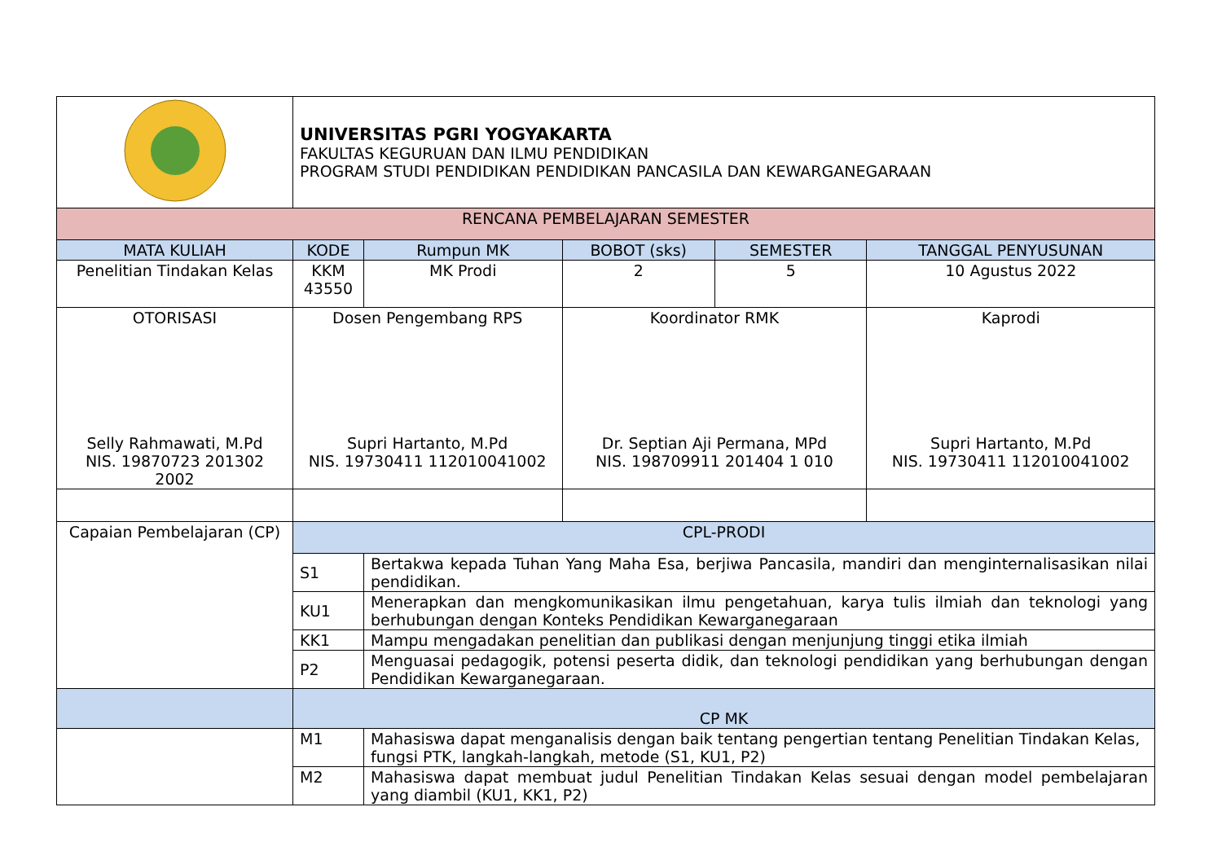| | UNIVERSITAS PGRI YOGYAKARTA FAKULTAS KEGURUAN DAN ILMU PENDIDIKAN PROGRAM STUDI PENDIDIKAN PENDIDIKAN PANCASILA DAN KEWARGANEGARAAN | | | | |
| RENCANA PEMBELAJARAN SEMESTER | | | | | |
| MATA KULIAH | KODE | Rumpun MK | BOBOT (sks) | SEMESTER | TANGGAL PENYUSUNAN |
| Penelitian Tindakan Kelas | KKM 43550 | MK Prodi | 2 | 5 | 10 Agustus 2022 |
| OTORISASI Selly Rahmawati, M.Pd NIS. 19870723 201302 2002 | Dosen Pengembang RPS Supri Hartanto, M.Pd NIS. 19730411 112010041002 | | Koordinator RMK Dr. Septian Aji Permana, MPd NIS. 198709911 201404 1 010 | | Kaprodi Supri Hartanto, M.Pd NIS. 19730411 112010041002 |
| Capaian Pembelajaran (CP) | CPL-PRODI | | | | |
| | S1 | Bertakwa kepada Tuhan Yang Maha Esa, berjiwa Pancasila, mandiri dan menginternalisasikan nilai pendidikan. | | | |
| | KU1 | Menerapkan dan mengkomunikasikan ilmu pengetahuan, karya tulis ilmiah dan teknologi yang berhubungan dengan Konteks Pendidikan Kewarganegaraan | | | |
| | KK1 | Mampu mengadakan penelitian dan publikasi dengan menjunjung tinggi etika ilmiah | | | |
| | P2 | Menguasai pedagogik, potensi peserta didik, dan teknologi pendidikan yang berhubungan dengan Pendidikan Kewarganegaraan. | | | |
| | CP MK | | | | |
| | M1 | Mahasiswa dapat menganalisis dengan baik tentang pengertian tentang Penelitian Tindakan Kelas, fungsi PTK, langkah-langkah, metode (S1, KU1, P2) | | | |
| | M2 | Mahasiswa dapat membuat judul Penelitian Tindakan Kelas sesuai dengan model pembelajaran yang diambil (KU1, KK1, P2) | | | |